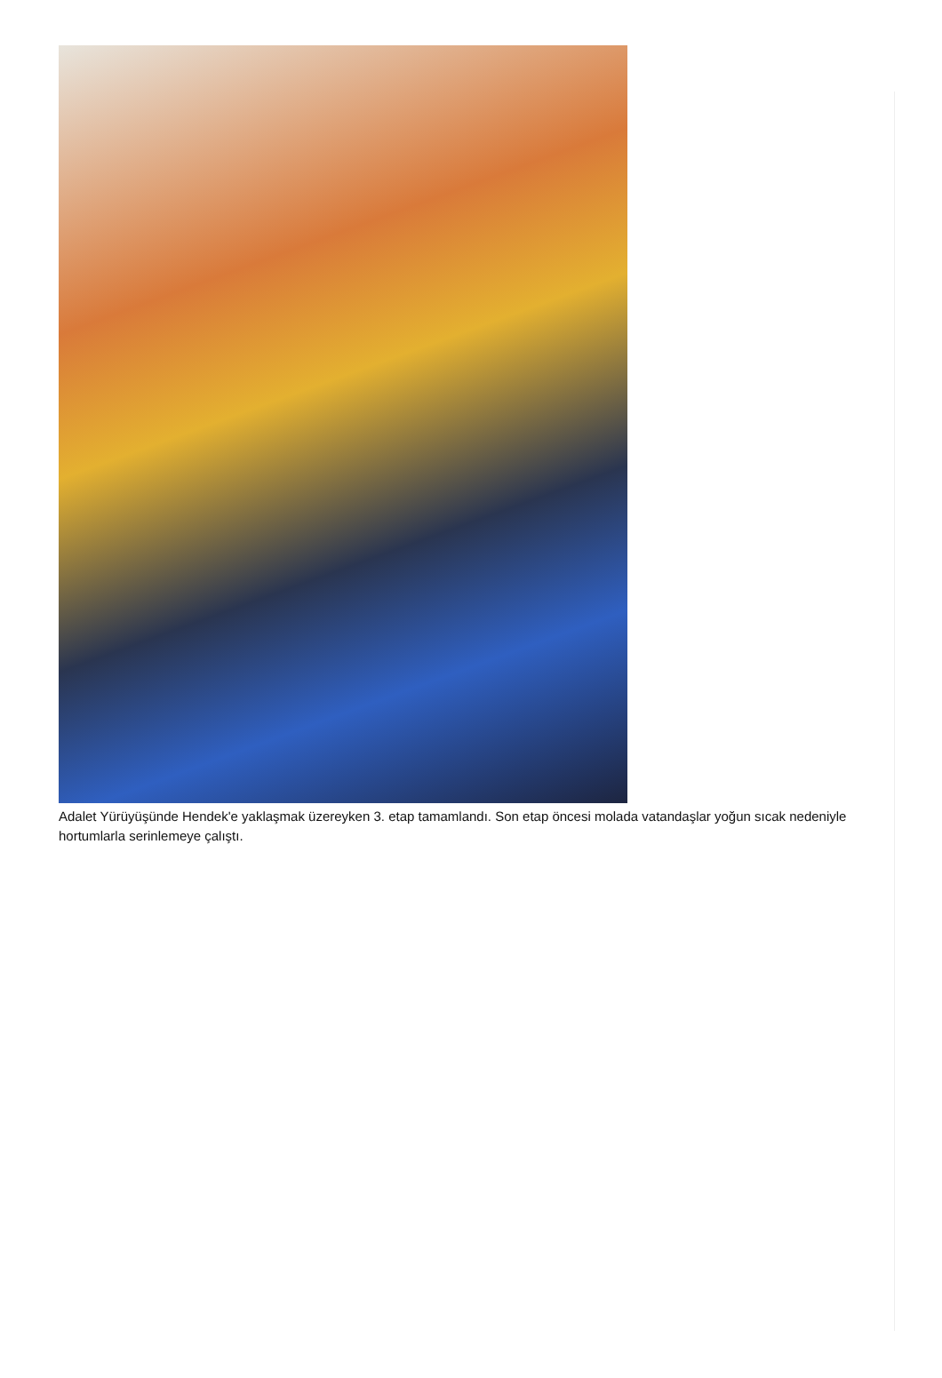Adalet Yürüyüşünde Hendek'e yaklaşmak üzereyken 3. etap tamamlandı. Son etap öncesi molada vatandaşlar yoğun sıcak nedeniyle hortumlarla serinlemeye çalıştı.